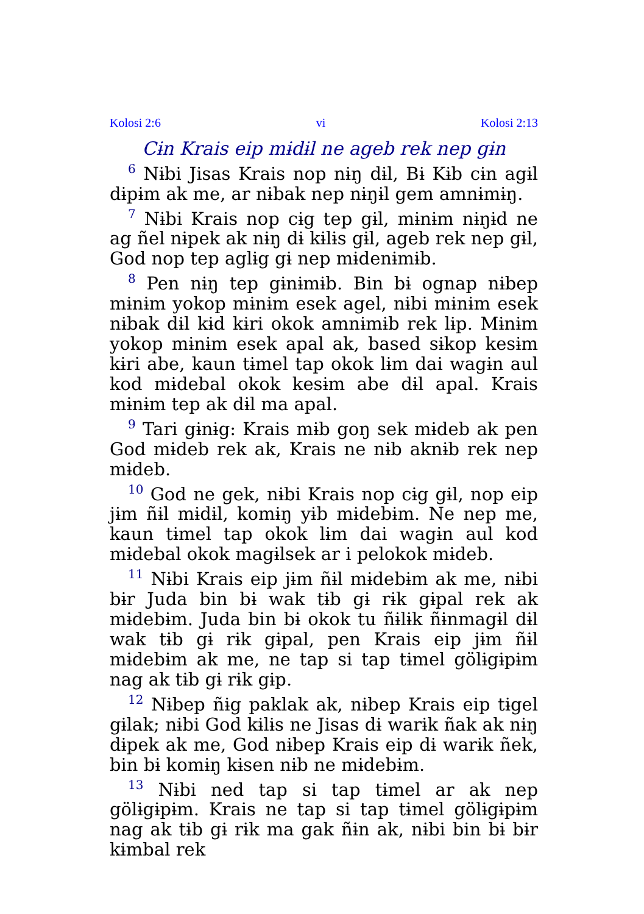Kolosi 2:6 vi Kolosi 2:13
Cɨn Krais eip mɨdɨl ne ageb rek nep gɨn
<sup>6</sup> Nɨbi Jisas Krais nop nɨŋ dɨl, Bɨ Kɨb cɨn agɨl dɨpɨm ak me, ar nɨbak nep nɨŋɨl gem amnɨmɨŋ.
<sup>7</sup> Nɨbi Krais nop cɨg tep gɨl, mɨnɨm nɨŋɨd ne ag ñel nɨpek ak nɨŋ dɨ kɨlɨs gɨl, ageb rek nep gɨl, God nop tep aglɨg gɨ nep mɨdenɨmɨb.
<sup>8</sup> Pen nɨŋ tep gɨnɨmɨb. Bin bɨ ognap nɨbep mɨnɨm yokop mɨnɨm esek agel, nɨbi mɨnɨm esek nɨbak dɨl kɨd kɨri okok amnɨmɨb rek lɨp. Mɨnɨm yokop mɨnɨm esek apal ak, based sɨkop kesɨm kɨri abe, kaun tɨmel tap okok lɨm dai wagɨn aul kod mɨdebal okok kesɨm abe dɨl apal. Krais mɨnɨm tep ak dɨl ma apal.
<sup>9</sup> Tari gɨnɨg: Krais mɨb goŋ sek mɨdeb ak pen God mɨdeb rek ak, Krais ne nɨb aknɨb rek nep mɨdeb.
<sup>10</sup> God ne gek, nɨbi Krais nop cɨg gɨl, nop eip jɨm ñɨl mɨdɨl, komɨŋ yɨb mɨdebɨm. Ne nep me, kaun tɨmel tap okok lɨm dai wagɨn aul kod mɨdebal okok magɨlsek ar i pelokok mɨdeb.
<sup>11</sup> Nɨbi Krais eip jɨm ñɨl mɨdebɨm ak me, nɨbi bɨr Juda bin bɨ wak tɨb gɨ rɨk gɨpal rek ak mɨdebɨm. Juda bin bɨ okok tu ñɨlɨk ñɨnmagɨl dɨl wak tɨb gɨ rɨk gɨpal, pen Krais eip jɨm ñɨl mɨdebɨm ak me, ne tap si tap tɨmel gölɨgɨpɨm nag ak tɨb gɨ rɨk gɨp.
<sup>12</sup> Nɨbep ñɨg paklak ak, nɨbep Krais eip tɨgel gɨlak; nɨbi God kɨlɨs ne Jisas dɨ warɨk ñak ak nɨŋ dɨpek ak me, God nɨbep Krais eip dɨ warɨk ñek, bin bɨ komɨŋ kɨsen nɨb ne mɨdebɨm.
<sup>13</sup> Nɨbi ned tap si tap tɨmel ar ak nep gölɨgɨpɨm. Krais ne tap si tap tɨmel gölɨgɨpɨm nag ak tɨb gɨ rɨk ma gak ñɨn ak, nɨbi bin bɨ bɨr kɨmbal rek